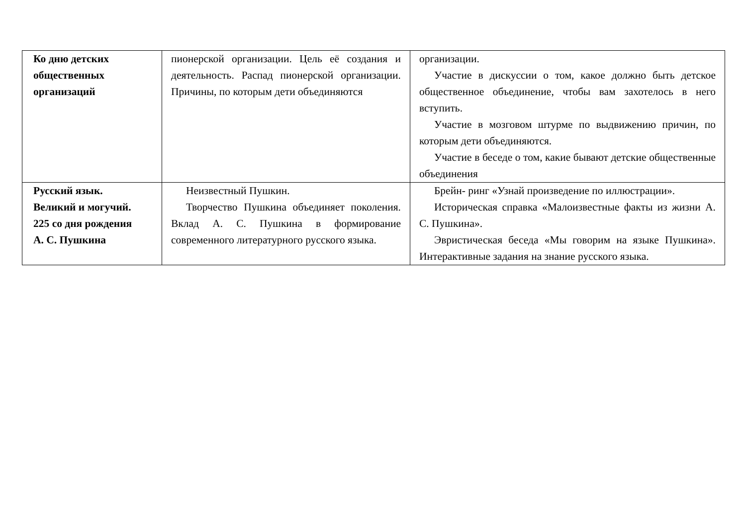| Ко дню детских общественных организаций | пионерской организации. Цель её создания и деятельность. Распад пионерской организации. Причины, по которым дети объединяются | организации. Участие в дискуссии о том, какое должно быть детское общественное объединение, чтобы вам захотелось в него вступить. Участие в мозговом штурме по выдвижению причин, по которым дети объединяются. Участие в беседе о том, какие бывают детские общественные объединения |
| Русский язык. Великий и могучий. 225 со дня рождения А. С. Пушкина | Неизвестный Пушкин. Творчество Пушкина объединяет поколения. Вклад А. С. Пушкина в формирование современного литературного русского языка. | Брейн- ринг «Узнай произведение по иллюстрации». Историческая справка «Малоизвестные факты из жизни А. С. Пушкина». Эвристическая беседа «Мы говорим на языке Пушкина». Интерактивные задания на знание русского языка. |